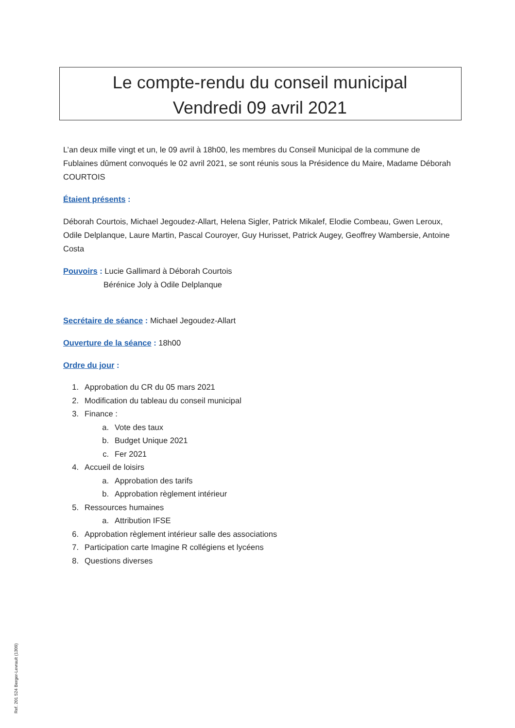Le compte-rendu du conseil municipal
Vendredi 09 avril 2021
L’an deux mille vingt et un, le 09 avril à 18h00, les membres du Conseil Municipal de la commune de Fublaines dûment convoqués le 02 avril 2021, se sont réunis sous la Présidence du Maire, Madame Déborah COURTOIS
Étaient présents :
Déborah Courtois, Michael Jegoudez-Allart, Helena Sigler, Patrick Mikalef, Elodie Combeau, Gwen Leroux, Odile Delplanque, Laure Martin, Pascal Couroyer, Guy Hurisset, Patrick Augey, Geoffrey Wambersie, Antoine Costa
Pouvoirs : Lucie Gallimard à Déborah Courtois
Bérénice Joly à Odile Delplanque
Secrétaire de séance : Michael Jegoudez-Allart
Ouverture de la séance : 18h00
Ordre du jour :
1. Approbation du CR du 05 mars 2021
2. Modification du tableau du conseil municipal
3. Finance :
a. Vote des taux
b. Budget Unique 2021
c. Fer 2021
4. Accueil de loisirs
a. Approbation des tarifs
b. Approbation règlement intérieur
5. Ressources humaines
a. Attribution IFSE
6. Approbation règlement intérieur salle des associations
7. Participation carte Imagine R collégiens et lycéens
8. Questions diverses
Ref. 201 524 Berger-Levrault (1309)